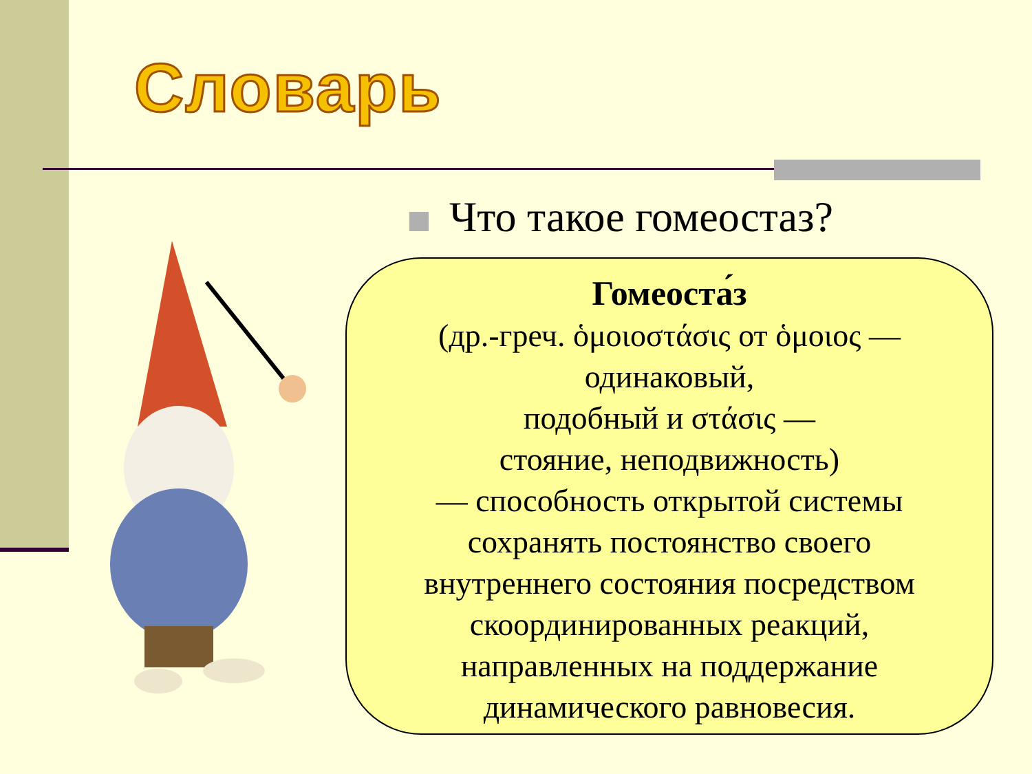Словарь
Что такое гомеостаз?
Гомеоста́з
(др.-греч. ὁμοιοστάσις от ὁμοιος —
одинаковый,
подобный и στάσις —
стояние, неподвижность)
— способность открытой системы
сохранять постоянство своего
внутреннего состояния посредством
скоординированных реакций,
направленных на поддержание
динамического равновесия.